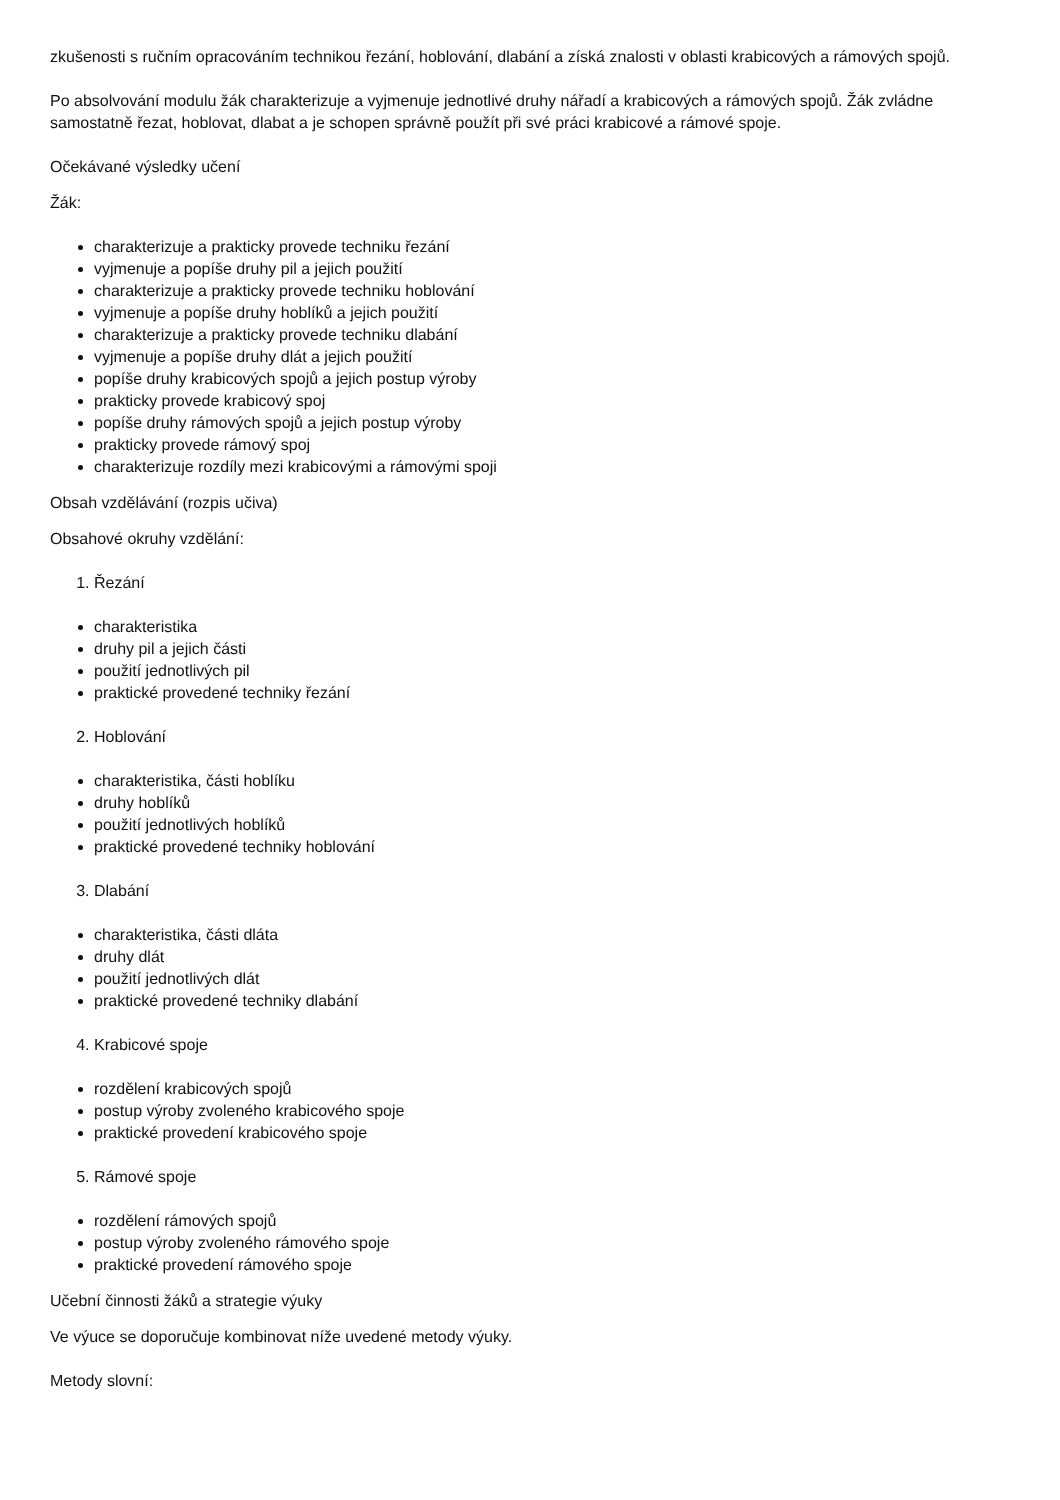zkušenosti s ručním opracováním technikou řezání, hoblování, dlabání a získá znalosti v oblasti krabicových a rámových spojů.
Po absolvování modulu žák charakterizuje a vyjmenuje jednotlivé druhy nářadí a krabicových a rámových spojů. Žák zvládne samostatně řezat, hoblovat, dlabat a je schopen správně použít při své práci krabicové a rámové spoje.
Očekávané výsledky učení
Žák:
charakterizuje a prakticky provede techniku řezání
vyjmenuje a popíše druhy pil a jejich použití
charakterizuje a prakticky provede techniku hoblování
vyjmenuje a popíše druhy hoblíků a jejich použití
charakterizuje a prakticky provede techniku dlabání
vyjmenuje a popíše druhy dlát a jejich použití
popíše druhy krabicových spojů a jejich postup výroby
prakticky provede krabicový spoj
popíše druhy rámových spojů a jejich postup výroby
prakticky provede rámový spoj
charakterizuje rozdíly mezi krabicovými a rámovými spoji
Obsah vzdělávání (rozpis učiva)
Obsahové okruhy vzdělání:
1. Řezání
charakteristika
druhy pil a jejich části
použití jednotlivých pil
praktické provedené techniky řezání
2. Hoblování
charakteristika, části hoblíku
druhy hoblíků
použití jednotlivých hoblíků
praktické provedené techniky hoblování
3. Dlabání
charakteristika, části dláta
druhy dlát
použití jednotlivých dlát
praktické provedené techniky dlabání
4. Krabicové spoje
rozdělení krabicových spojů
postup výroby zvoleného krabicového spoje
praktické provedení krabicového spoje
5. Rámové spoje
rozdělení rámových spojů
postup výroby zvoleného rámového spoje
praktické provedení rámového spoje
Učební činnosti žáků a strategie výuky
Ve výuce se doporučuje kombinovat níže uvedené metody výuky.
Metody slovní: